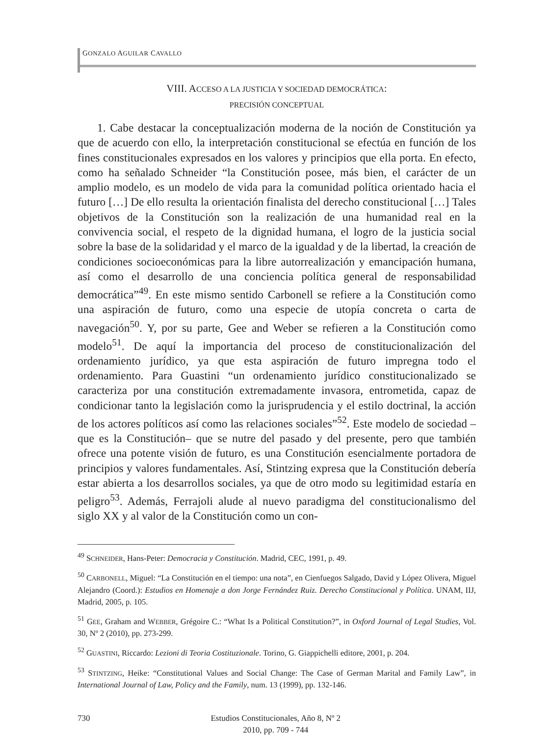GONZALO AGUILAR CAVALLO
VIII. ACCESO A LA JUSTICIA Y SOCIEDAD DEMOCRÁTICA:
PRECISIÓN CONCEPTUAL
1. Cabe destacar la conceptualización moderna de la noción de Constitución ya que de acuerdo con ello, la interpretación constitucional se efectúa en función de los fines constitucionales expresados en los valores y principios que ella porta. En efecto, como ha señalado Schneider “la Constitución posee, más bien, el carácter de un amplio modelo, es un modelo de vida para la comunidad política orientado hacia el futuro […] De ello resulta la orientación finalista del derecho constitucional […] Tales objetivos de la Constitución son la realización de una humanidad real en la convivencia social, el respeto de la dignidad humana, el logro de la justicia social sobre la base de la solidaridad y el marco de la igualdad y de la libertad, la creación de condiciones socioeconómicas para la libre autorrealización y emancipación humana, así como el desarrollo de una conciencia política general de responsabilidad democrática”<sup>49</sup>. En este mismo sentido Carbonell se refiere a la Constitución como una aspiración de futuro, como una especie de utopía concreta o carta de navegación<sup>50</sup>. Y, por su parte, Gee and Weber se refieren a la Constitución como modelo<sup>51</sup>. De aquí la importancia del proceso de constitucionalización del ordenamiento jurídico, ya que esta aspiración de futuro impregna todo el ordenamiento. Para Guastini “un ordenamiento jurídico constitucionalizado se caracteriza por una constitución extremadamente invasora, entrometida, capaz de condicionar tanto la legislación como la jurisprudencia y el estilo doctrinal, la acción de los actores políticos así como las relaciones sociales”<sup>52</sup>. Este modelo de sociedad –que es la Constitución– que se nutre del pasado y del presente, pero que también ofrece una potente visión de futuro, es una Constitución esencialmente portadora de principios y valores fundamentales. Así, Stintzing expresa que la Constitución debería estar abierta a los desarrollos sociales, ya que de otro modo su legitimidad estaría en peligro<sup>53</sup>. Además, Ferrajoli alude al nuevo paradigma del constitucionalismo del siglo XX y al valor de la Constitución como un con-
<sup>49</sup> SCHNEIDER, Hans-Peter: Democracia y Constitución. Madrid, CEC, 1991, p. 49.
<sup>50</sup> CARBONELL, Miguel: “La Constitución en el tiempo: una nota”, en Cienfuegos Salgado, David y López Olivera, Miguel Alejandro (Coord.): Estudios en Homenaje a don Jorge Fernández Ruiz. Derecho Constitucional y Política. UNAM, IIJ, Madrid, 2005, p. 105.
<sup>51</sup> GEE, Graham and WEBBER, Grégoire C.: “What Is a Political Constitution?”, in Oxford Journal of Legal Studies, Vol. 30, Nº 2 (2010), pp. 273-299.
<sup>52</sup> GUASTINI, Riccardo: Lezioni di Teoria Costituzionale. Torino, G. Giappichelli editore, 2001, p. 204.
<sup>53</sup> STINTZING, Heike: “Constitutional Values and Social Change: The Case of German Marital and Family Law”, in International Journal of Law, Policy and the Family, num. 13 (1999), pp. 132-146.
730 Estudios Constitucionales, Año 8, Nº 2
2010, pp. 709 - 744